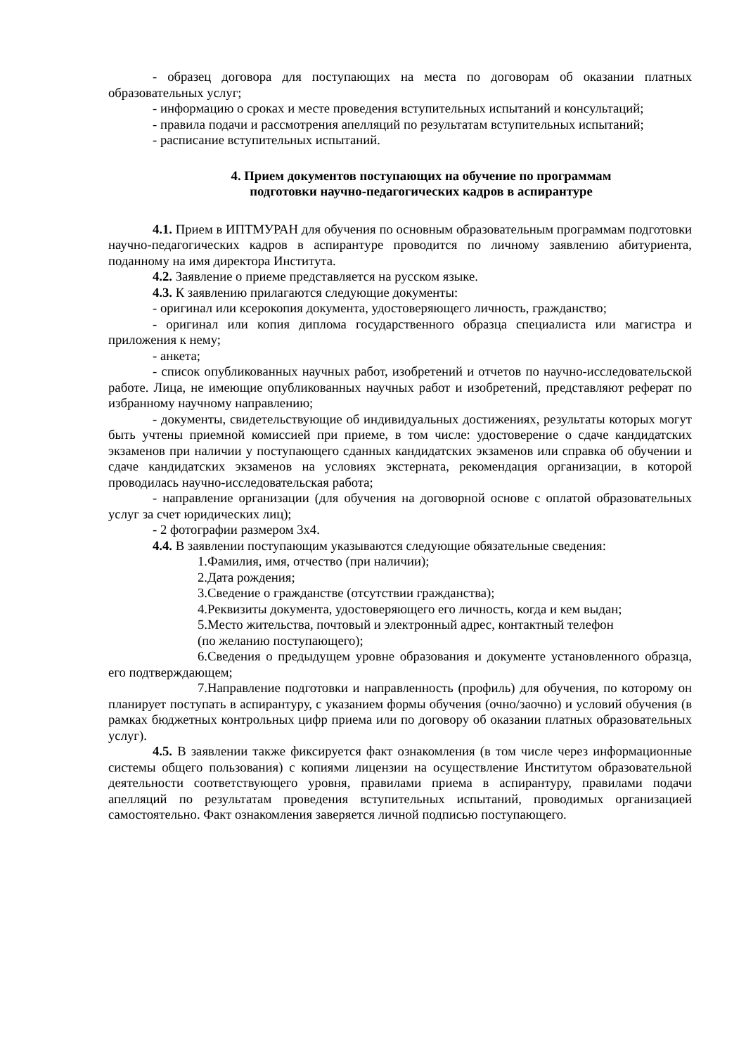- образец договора для поступающих на места по договорам об оказании платных образовательных услуг;
- информацию о сроках и месте проведения вступительных испытаний и консультаций;
- правила подачи и рассмотрения апелляций по результатам вступительных испытаний;
- расписание вступительных испытаний.
4. Прием документов поступающих на обучение по программам
подготовки научно-педагогических кадров в аспирантуре
4.1. Прием в ИПТМУРАН для обучения по основным образовательным программам подготовки научно-педагогических кадров в аспирантуре проводится по личному заявлению абитуриента, поданному на имя директора Института.
4.2. Заявление о приеме представляется на русском языке.
4.3. К заявлению прилагаются следующие документы:
- оригинал или ксерокопия документа, удостоверяющего личность, гражданство;
- оригинал или копия диплома государственного образца специалиста или магистра и приложения к нему;
- анкета;
- список опубликованных научных работ, изобретений и отчетов по научно-исследовательской работе. Лица, не имеющие опубликованных научных работ и изобретений, представляют реферат по избранному научному направлению;
- документы, свидетельствующие об индивидуальных достижениях, результаты которых могут быть учтены приемной комиссией при приеме, в том числе: удостоверение о сдаче кандидатских экзаменов при наличии у поступающего сданных кандидатских экзаменов или справка об обучении и сдаче кандидатских экзаменов на условиях экстерната, рекомендация организации, в которой проводилась научно-исследовательская работа;
- направление организации (для обучения на договорной основе с оплатой образовательных услуг за счет юридических лиц);
- 2 фотографии размером 3х4.
4.4. В заявлении поступающим указываются следующие обязательные сведения:
1.Фамилия, имя, отчество (при наличии);
2.Дата рождения;
3.Сведение о гражданстве (отсутствии гражданства);
4.Реквизиты документа, удостоверяющего его личность, когда и кем выдан;
5.Место жительства, почтовый и электронный адрес, контактный телефон
(по желанию поступающего);
6.Сведения о предыдущем уровне образования и документе установленного образца, его подтверждающем;
7.Направление подготовки и направленность (профиль) для обучения, по которому он планирует поступать в аспирантуру, с указанием формы обучения (очно/заочно) и условий обучения (в рамках бюджетных контрольных цифр приема или по договору об оказании платных образовательных услуг).
4.5. В заявлении также фиксируется факт ознакомления (в том числе через информационные системы общего пользования) с копиями лицензии на осуществление Институтом образовательной деятельности соответствующего уровня, правилами приема в аспирантуру, правилами подачи апелляций по результатам проведения вступительных испытаний, проводимых организацией самостоятельно. Факт ознакомления заверяется личной подписью поступающего.